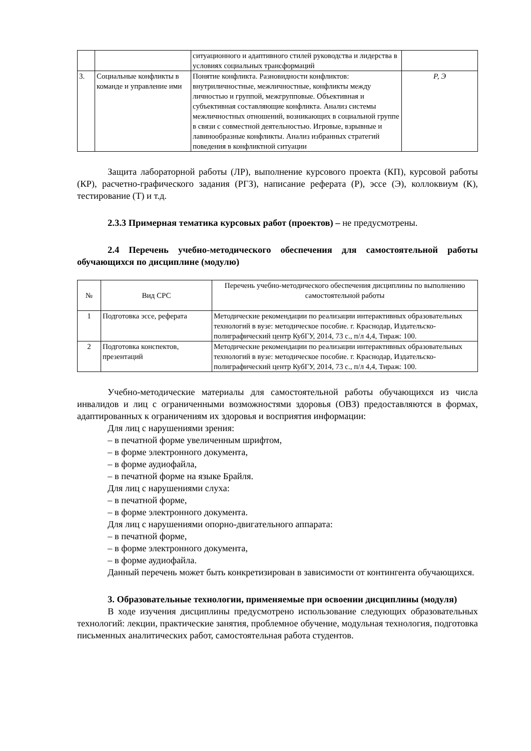| | | ситуационного и адаптивного стилей руководства и лидерства в условиях социальных трансформаций | |
| 3. | Социальные конфликты в команде и управление ими | Понятие конфликта. Разновидности конфликтов: внутриличностные, межличностные, конфликты между личностью и группой, межгрупповые. Объективная и субъективная составляющие конфликта. Анализ системы межличностных отношений, возникающих в социальной группе в связи с совместной деятельностью. Игровые, взрывные и лавинообразные конфликты. Анализ избранных стратегий поведения в конфликтной ситуации | Р, Э |
Защита лабораторной работы (ЛР), выполнение курсового проекта (КП), курсовой работы (КР), расчетно-графического задания (РГЗ), написание реферата (Р), эссе (Э), коллоквиум (К), тестирование (Т) и т.д.
2.3.3 Примерная тематика курсовых работ (проектов) – не предусмотрены.
2.4 Перечень учебно-методического обеспечения для самостоятельной работы обучающихся по дисциплине (модулю)
| № | Вид СРС | Перечень учебно-методического обеспечения дисциплины по выполнению самостоятельной работы |
| --- | --- | --- |
| 1 | Подготовка эссе, реферата | Методические рекомендации по реализации интерактивных образовательных технологий в вузе: методическое пособие. г. Краснодар, Издательско-полиграфический центр КубГУ, 2014, 73 с., п/л 4,4, Тираж: 100. |
| 2 | Подготовка конспектов, презентаций | Методические рекомендации по реализации интерактивных образовательных технологий в вузе: методическое пособие. г. Краснодар, Издательско-полиграфический центр КубГУ, 2014, 73 с., п/л 4,4, Тираж: 100. |
Учебно-методические материалы для самостоятельной работы обучающихся из числа инвалидов и лиц с ограниченными возможностями здоровья (ОВЗ) предоставляются в формах, адаптированных к ограничениям их здоровья и восприятия информации:
Для лиц с нарушениями зрения:
– в печатной форме увеличенным шрифтом,
– в форме электронного документа,
– в форме аудиофайла,
– в печатной форме на языке Брайля.
Для лиц с нарушениями слуха:
– в печатной форме,
– в форме электронного документа.
Для лиц с нарушениями опорно-двигательного аппарата:
– в печатной форме,
– в форме электронного документа,
– в форме аудиофайла.
Данный перечень может быть конкретизирован в зависимости от контингента обучающихся.
3. Образовательные технологии, применяемые при освоении дисциплины (модуля)
В ходе изучения дисциплины предусмотрено использование следующих образовательных технологий: лекции, практические занятия, проблемное обучение, модульная технология, подготовка письменных аналитических работ, самостоятельная работа студентов.